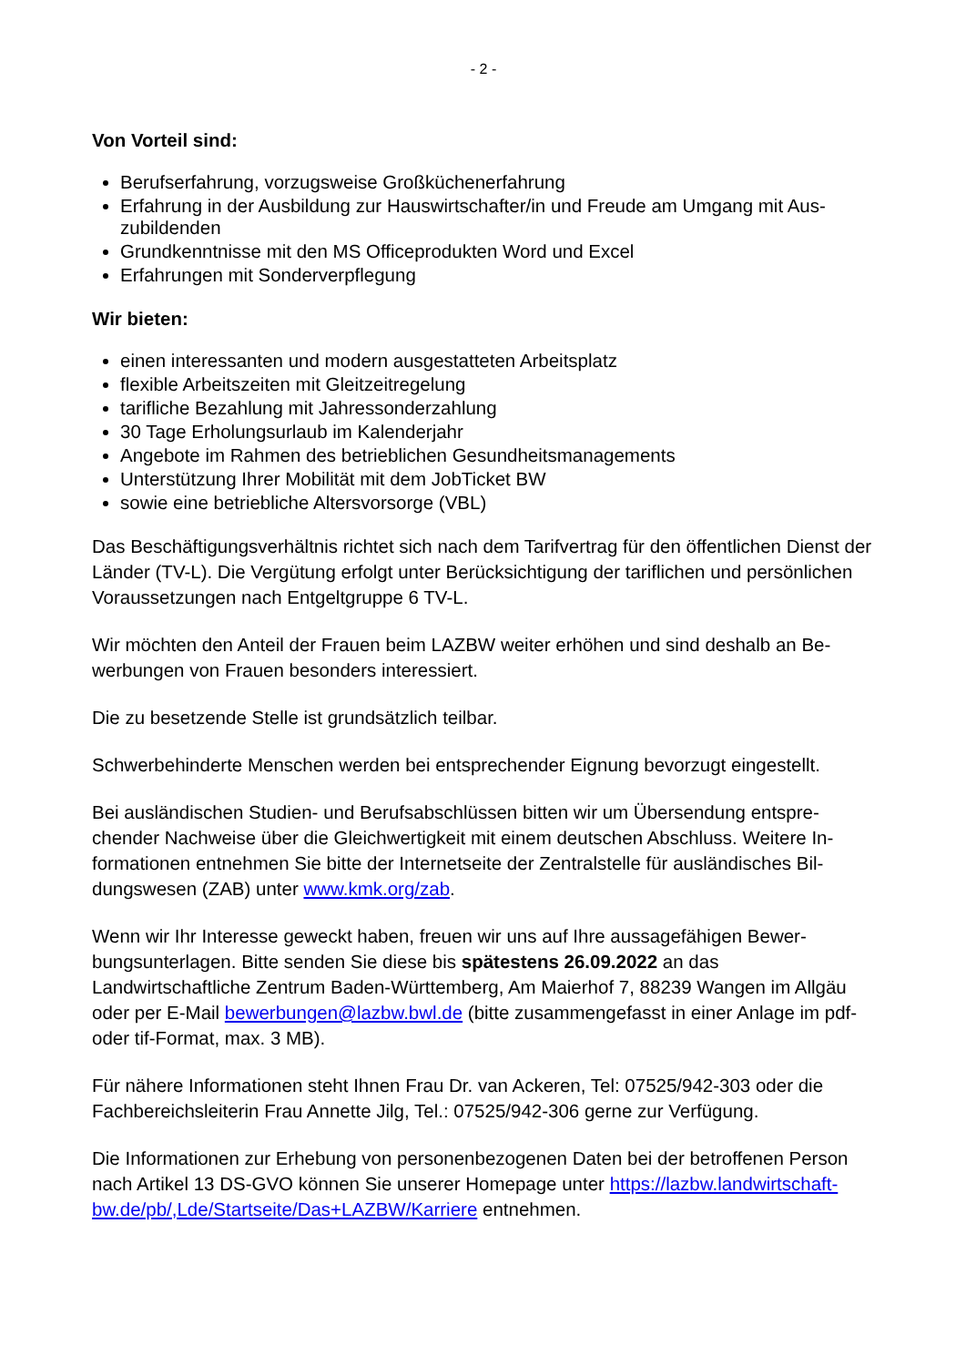- 2 -
Von Vorteil sind:
Berufserfahrung, vorzugsweise Großküchenerfahrung
Erfahrung in der Ausbildung zur Hauswirtschafter/in und Freude am Umgang mit Aus-zubildenden
Grundkenntnisse mit den MS Officeprodukten Word und Excel
Erfahrungen mit Sonderverpflegung
Wir bieten:
einen interessanten und modern ausgestatteten Arbeitsplatz
flexible Arbeitszeiten mit Gleitzeitregelung
tarifliche Bezahlung mit Jahressonderzahlung
30 Tage Erholungsurlaub im Kalenderjahr
Angebote im Rahmen des betrieblichen Gesundheitsmanagements
Unterstützung Ihrer Mobilität mit dem JobTicket BW
sowie eine betriebliche Altersvorsorge (VBL)
Das Beschäftigungsverhältnis richtet sich nach dem Tarifvertrag für den öffentlichen Dienst der Länder (TV-L). Die Vergütung erfolgt unter Berücksichtigung der tariflichen und persönlichen Voraussetzungen nach Entgeltgruppe 6 TV-L.
Wir möchten den Anteil der Frauen beim LAZBW weiter erhöhen und sind deshalb an Be-werbungen von Frauen besonders interessiert.
Die zu besetzende Stelle ist grundsätzlich teilbar.
Schwerbehinderte Menschen werden bei entsprechender Eignung bevorzugt eingestellt.
Bei ausländischen Studien- und Berufsabschlüssen bitten wir um Übersendung entspre-chender Nachweise über die Gleichwertigkeit mit einem deutschen Abschluss. Weitere In-formationen entnehmen Sie bitte der Internetseite der Zentralstelle für ausländisches Bil-dungswesen (ZAB) unter www.kmk.org/zab.
Wenn wir Ihr Interesse geweckt haben, freuen wir uns auf Ihre aussagefähigen Bewer-bungsunterlagen. Bitte senden Sie diese bis spätestens 26.09.2022 an das Landwirtschaftliche Zentrum Baden-Württemberg, Am Maierhof 7, 88239 Wangen im Allgäu oder per E-Mail bewerbungen@lazbw.bwl.de (bitte zusammengefasst in einer Anlage im pdf- oder tif-Format, max. 3 MB).
Für nähere Informationen steht Ihnen Frau Dr. van Ackeren, Tel: 07525/942-303 oder die Fachbereichsleiterin Frau Annette Jilg, Tel.: 07525/942-306 gerne zur Verfügung.
Die Informationen zur Erhebung von personenbezogenen Daten bei der betroffenen Person nach Artikel 13 DS-GVO können Sie unserer Homepage unter https://lazbw.landwirtschaft-bw.de/pb/,Lde/Startseite/Das+LAZBW/Karriere entnehmen.